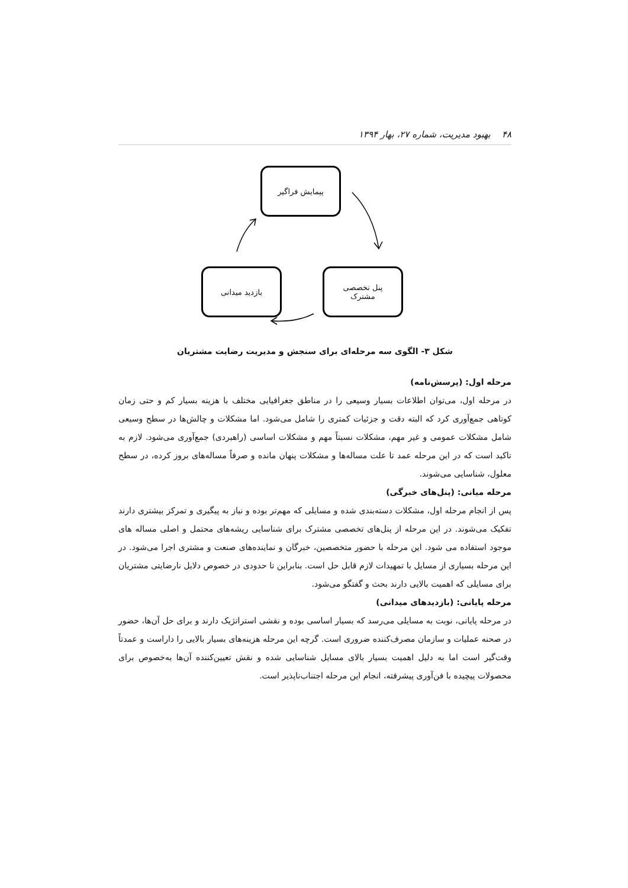۴۸ بهبود مدیریت، شماره ۲۷، بهار ۱۳۹۴
پیمایش فراگیر
پنل تخصصی
مشترک
بازدید میدانی
شکل ۳- الگوی سه مرحله‌ای برای سنجش و مدیریت رضایت مشتریان
مرحله اول: (پرسش‌نامه)
در مرحله اول، می‌توان اطلاعات بسیار وسیعی را در مناطق جغرافیایی مختلف با هزینه بسیار کم و حتی زمان کوتاهی جمع‌آوری کرد که البته دقت و جزئیات کمتری را شامل می‌شود. اما مشکلات و چالش‌ها در سطح وسیعی شامل مشکلات عمومی و غیر مهم، مشکلات نسبتاً مهم و مشکلات اساسی (راهبردی) جمع‌آوری می‌شود. لازم به تاکید است که در این مرحله عمد تا علت مساله‌ها و مشکلات پنهان مانده و صرفاً مساله‌های بروز کرده، در سطح معلول، شناسایی می‌شوند.
مرحله میانی: (پنل‌های خبرگی)
پس از انجام مرحله اول، مشکلات دسته‌بندی شده و مسایلی که مهم‌تر بوده و نیاز به پیگیری و تمرکز بیشتری دارند تفکیک می‌شوند. در این مرحله از پنل‌های تخصصی مشترک برای شناسایی ریشه‌های محتمل و اصلی مساله های موجود استفاده می شود. این مرحله با حضور متخصصین، خبرگان و نماینده‌های صنعت و مشتری اجرا می‌شود. در این مرحله بسیاری از مسایل با تمهیدات لازم قابل حل است. بنابراین تا حدودی در خصوص دلایل نارضایتی مشتریان برای مسایلی که اهمیت بالایی دارند بحث و گفتگو می‌شود.
مرحله پایانی: (بازدیدهای میدانی)
در مرحله پایانی، نوبت به مسایلی می‌رسد که بسیار اساسی بوده و نقشی استراتژیک دارند و برای حل آن‌ها، حضور در صحنه عملیات و سازمان مصرف‌کننده ضروری است. گرچه این مرحله هزینه‌های بسیار بالایی را داراست و عمدتاً وقت‌گیر است اما به دلیل اهمیت بسیار بالای مسایل شناسایی شده و نقش تعیین‌کننده آن‌ها به‌خصوص برای محصولات پیچیده با فن‌آوری پیشرفته، انجام این مرحله اجتناب‌ناپذیر است.